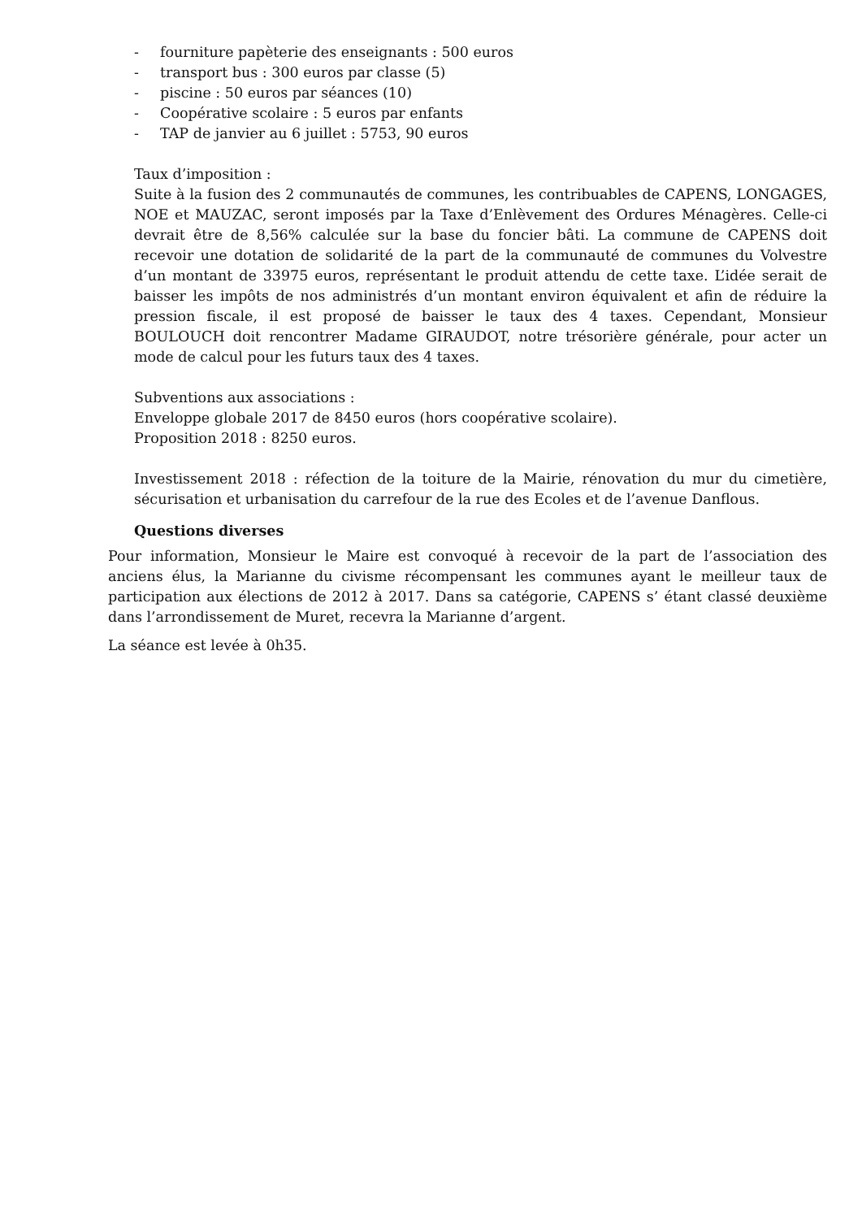- fourniture papèterie des enseignants : 500 euros
- transport bus : 300 euros par classe (5)
- piscine : 50 euros par séances (10)
- Coopérative scolaire : 5 euros par enfants
- TAP de janvier au 6 juillet : 5753, 90 euros
Taux d’imposition :
Suite à la fusion des 2 communautés de communes, les contribuables de CAPENS, LONGAGES, NOE et MAUZAC, seront imposés par la Taxe d’Enlèvement des Ordures Ménagères. Celle-ci devrait être de 8,56% calculée sur la base du foncier bâti. La commune de CAPENS doit recevoir une dotation de solidarité de la part de la communauté de communes du Volvestre d’un montant de 33975 euros, représentant le produit attendu de cette taxe. L’idée serait de baisser les impôts de nos administrés d’un montant environ équivalent et afin de réduire la pression fiscale, il est proposé de baisser le taux des 4 taxes. Cependant, Monsieur BOULOUCH doit rencontrer Madame GIRAUDOT, notre trésorière générale, pour acter un mode de calcul pour les futurs taux des 4 taxes.
Subventions aux associations :
Enveloppe globale 2017 de 8450 euros (hors coopérative scolaire).
Proposition 2018 : 8250 euros.
Investissement 2018 : réfection de la toiture de la Mairie, rénovation du mur du cimetière, sécurisation et urbanisation du carrefour de la rue des Ecoles et de l’avenue Danflous.
Questions diverses
Pour information, Monsieur le Maire est convoqué à recevoir de la part de l’association des anciens élus, la Marianne du civisme récompensant les communes ayant le meilleur taux de participation aux élections de 2012 à 2017. Dans sa catégorie, CAPENS s’ étant classé deuxième dans l’arrondissement de Muret, recevra la Marianne d’argent.
La séance est levée à 0h35.